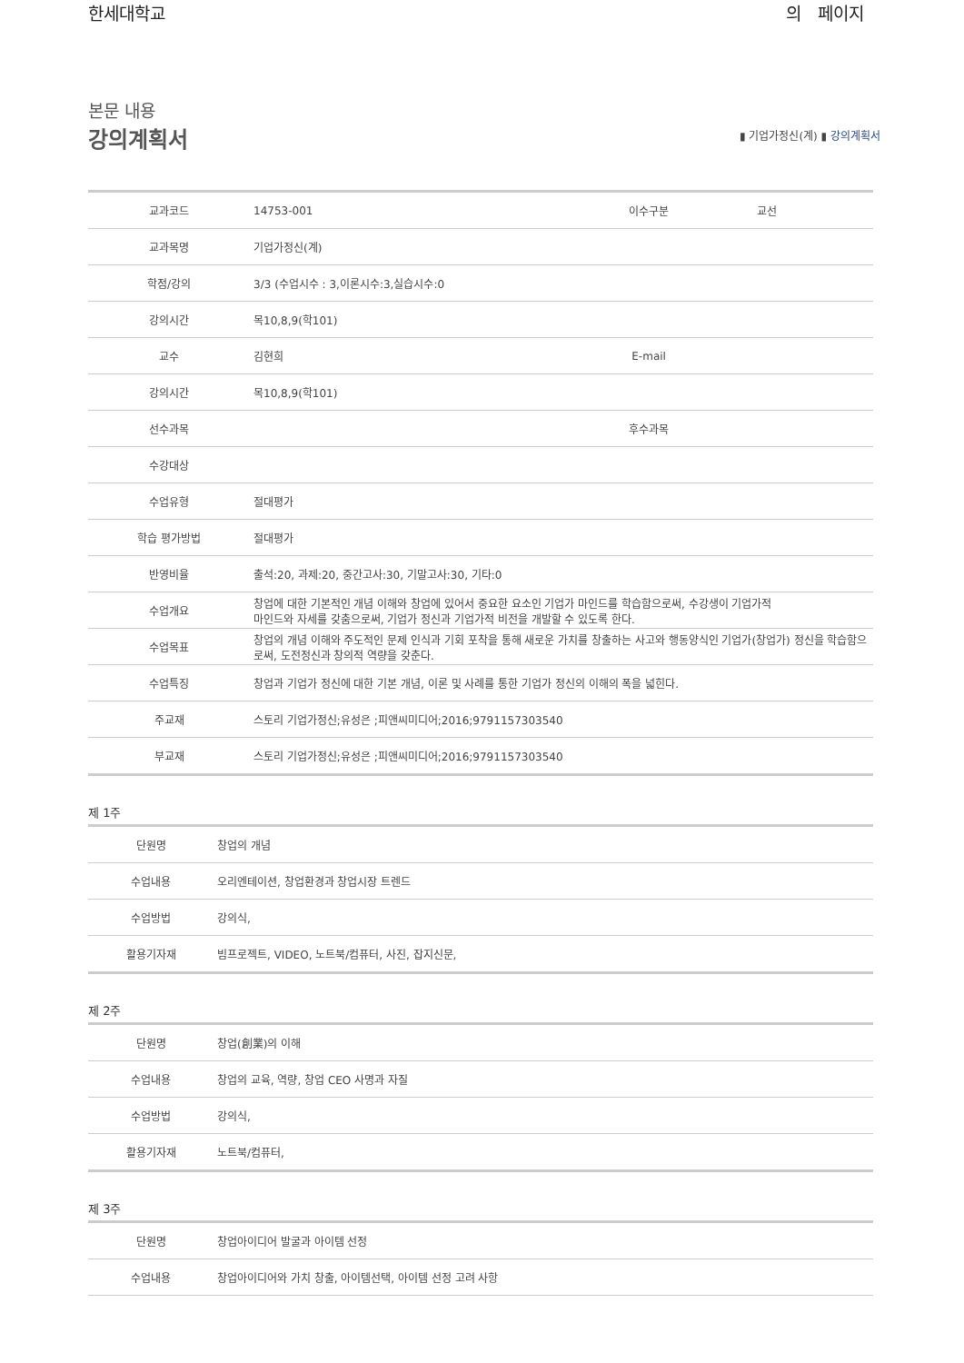한세대학교 의 페이지
본문 내용
강의계획서
▮ 기업가정신(계) ▮ 강의계획서
| 교과코드 | 14753-001 | 이수구분 | 교선 |
| 교과목명 | 기업가정신(계) | | |
| 학점/강의 | 3/3 (수업시수 : 3,이론시수:3,실습시수:0 | | |
| 강의시간 | 목10,8,9(학101) | | |
| 교수 | 김현희 | E-mail | |
| 강의시간 | 목10,8,9(학101) | | |
| 선수과목 | | 후수과목 | |
| 수강대상 | | | |
| 수업유형 | 절대평가 | | |
| 학습 평가방법 | 절대평가 | | |
| 반영비율 | 출석:20, 과제:20, 중간고사:30, 기말고사:30, 기타:0 | | |
| 수업개요 | 창업에 대한 기본적인 개념 이해와 창업에 있어서 중요한 요소인 기업가 마인드를 학습함으로써, 수강생이 기업가적 마인드와 자세를 갖춤으로써, 기업가 정신과 기업가적 비전을 개발할 수 있도록 한다. | | |
| 수업목표 | 창업의 개념 이해와 주도적인 문제 인식과 기회 포착을 통해 새로운 가치를 창출하는 사고와 행동양식인 기업가(창업가) 정신을 학습함으로써, 도전정신과 창의적 역량을 갖춘다. | | |
| 수업특징 | 창업과 기업가 정신에 대한 기본 개념, 이론 및 사례를 통한 기업가 정신의 이해의 폭을 넓힌다. | | |
| 주교재 | 스토리 기업가정신;유성은 ;피앤씨미디어;2016;9791157303540 | | |
| 부교재 | 스토리 기업가정신;유성은 ;피앤씨미디어;2016;9791157303540 | | |
제 1주
| 단원명 | 창업의 개념 |
| 수업내용 | 오리엔테이션, 창업환경과 창업시장 트렌드 |
| 수업방법 | 강의식, |
| 활용기자재 | 빔프로젝트, VIDEO, 노트북/컴퓨터, 사진, 잡지신문, |
제 2주
| 단원명 | 창업(創業)의 이해 |
| 수업내용 | 창업의 교육, 역량, 창업 CEO 사명과 자질 |
| 수업방법 | 강의식, |
| 활용기자재 | 노트북/컴퓨터, |
제 3주
| 단원명 | 창업아이디어 발굴과 아이템 선정 |
| 수업내용 | 창업아이디어와 가치 창출, 아이템선택, 아이템 선정 고려 사항 |